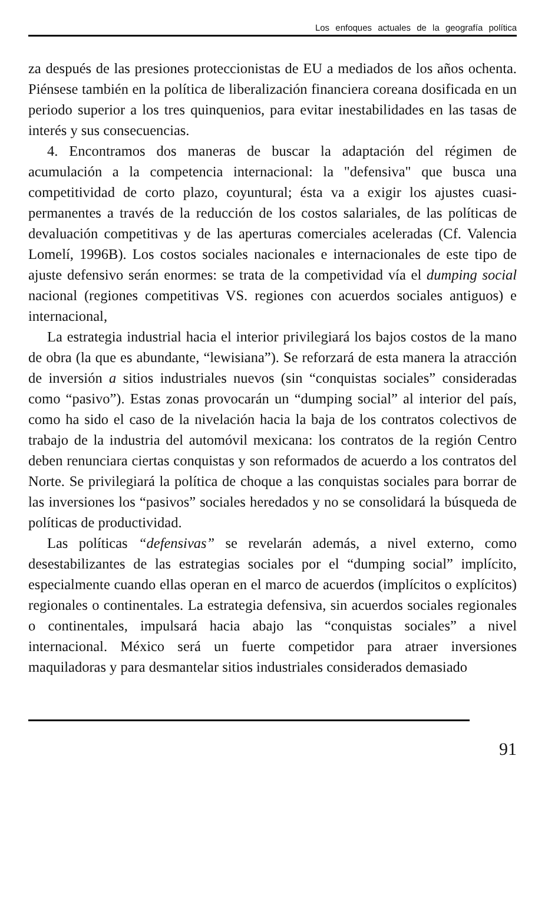Los enfoques actuales de la geografía política
za después de las presiones proteccionistas de EU a mediados de los años ochenta. Piénsese también en la política de liberalización financiera coreana dosificada en un periodo superior a los tres quinquenios, para evitar inestabilidades en las tasas de interés y sus consecuencias.
4. Encontramos dos maneras de buscar la adaptación del régimen de acumulación a la competencia internacional: la "defensiva" que busca una competitividad de corto plazo, coyuntural; ésta va a exigir los ajustes cuasi-permanentes a través de la reducción de los costos salariales, de las políticas de devaluación competitivas y de las aperturas comerciales aceleradas (Cf. Valencia Lomelí, 1996B). Los costos sociales nacionales e internacionales de este tipo de ajuste defensivo serán enormes: se trata de la competividad vía el dumping social nacional (regiones competitivas VS. regiones con acuerdos sociales antiguos) e internacional,
La estrategia industrial hacia el interior privilegiará los bajos costos de la mano de obra (la que es abundante, “lewisiana”). Se reforzará de esta manera la atracción de inversión a sitios industriales nuevos (sin “conquistas sociales” consideradas como “pasivo”). Estas zonas provocarán un “dumping social” al interior del país, como ha sido el caso de la nivelación hacia la baja de los contratos colectivos de trabajo de la industria del automóvil mexicana: los contratos de la región Centro deben renunciara ciertas conquistas y son reformados de acuerdo a los contratos del Norte. Se privilegiará la política de choque a las conquistas sociales para borrar de las inversiones los “pasivos” sociales heredados y no se consolidará la búsqueda de políticas de productividad.
Las políticas “defensivas” se revelarán además, a nivel externo, como desestabilizantes de las estrategias sociales por el “dumping social” implícito, especialmente cuando ellas operan en el marco de acuerdos (implícitos o explícitos) regionales o continentales. La estrategia defensiva, sin acuerdos sociales regionales o continentales, impulsará hacia abajo las “conquistas sociales” a nivel internacional. México será un fuerte competidor para atraer inversiones maquiladoras y para desmantelar sitios industriales considerados demasiado
91